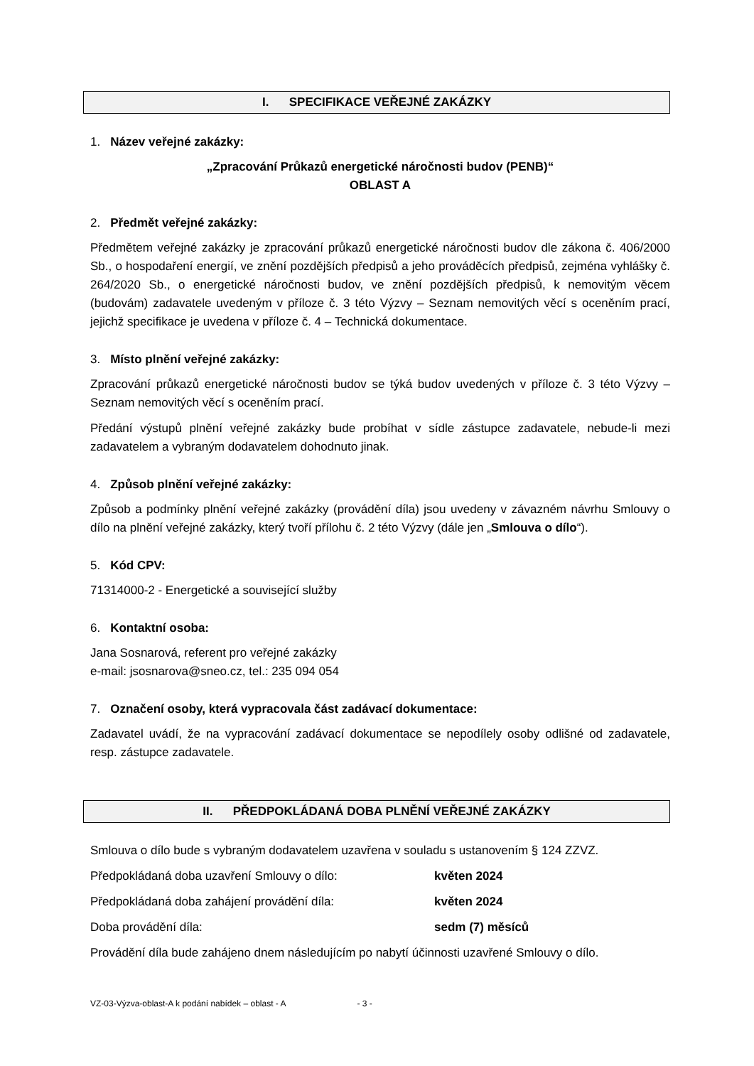I. SPECIFIKACE VEŘEJNÉ ZAKÁZKY
1. Název veřejné zakázky:
„Zpracování Průkazů energetické náročnosti budov (PENB)“
OBLAST A
2. Předmět veřejné zakázky:
Předmětem veřejné zakázky je zpracování průkazů energetické náročnosti budov dle zákona č. 406/2000 Sb., o hospodaření energií, ve znění pozdějších předpisů a jeho prováděcích předpisů, zejména vyhlášky č. 264/2020 Sb., o energetické náročnosti budov, ve znění pozdějších předpisů, k nemovitým věcem (budovám) zadavatele uvedeným v příloze č. 3 této Výzvy – Seznam nemovitých věcí s oceněním prací, jejichž specifikace je uvedena v příloze č. 4 – Technická dokumentace.
3. Místo plnění veřejné zakázky:
Zpracování průkazů energetické náročnosti budov se týká budov uvedených v příloze č. 3 této Výzvy – Seznam nemovitých věcí s oceněním prací.
Předání výstupů plnění veřejné zakázky bude probíhat v sídle zástupce zadavatele, nebude-li mezi zadavatelem a vybraným dodavatelem dohodnuto jinak.
4. Způsob plnění veřejné zakázky:
Způsob a podmínky plnění veřejné zakázky (provádění díla) jsou uvedeny v závazném návrhu Smlouvy o dílo na plnění veřejné zakázky, který tvoří přílohu č. 2 této Výzvy (dále jen „Smlouva o dílo“).
5. Kód CPV:
71314000-2 - Energetické a související služby
6. Kontaktní osoba:
Jana Sosnarová, referent pro veřejné zakázky
e-mail: jsosnarova@sneo.cz, tel.: 235 094 054
7. Označení osoby, která vypracovala část zadávací dokumentace:
Zadavatel uvádí, že na vypracování zadávací dokumentace se nepodílely osoby odlišné od zadavatele, resp. zástupce zadavatele.
II. PŘEDPOKLÁDANÁ DOBA PLNĚNÍ VEŘEJNÉ ZAKÁZKY
Smlouva o dílo bude s vybraným dodavatelem uzavřena v souladu s ustanovením § 124 ZZVZ.
Předpokládaná doba uzavření Smlouvy o dílo: květen 2024
Předpokládaná doba zahájení provádění díla: květen 2024
Doba provádění díla: sedm (7) měsíců
Provádění díla bude zahájeno dnem následujícím po nabytí účinnosti uzavřené Smlouvy o dílo.
VZ-03-Výzva-oblast-A k podání nabídek – oblast - A - 3 -